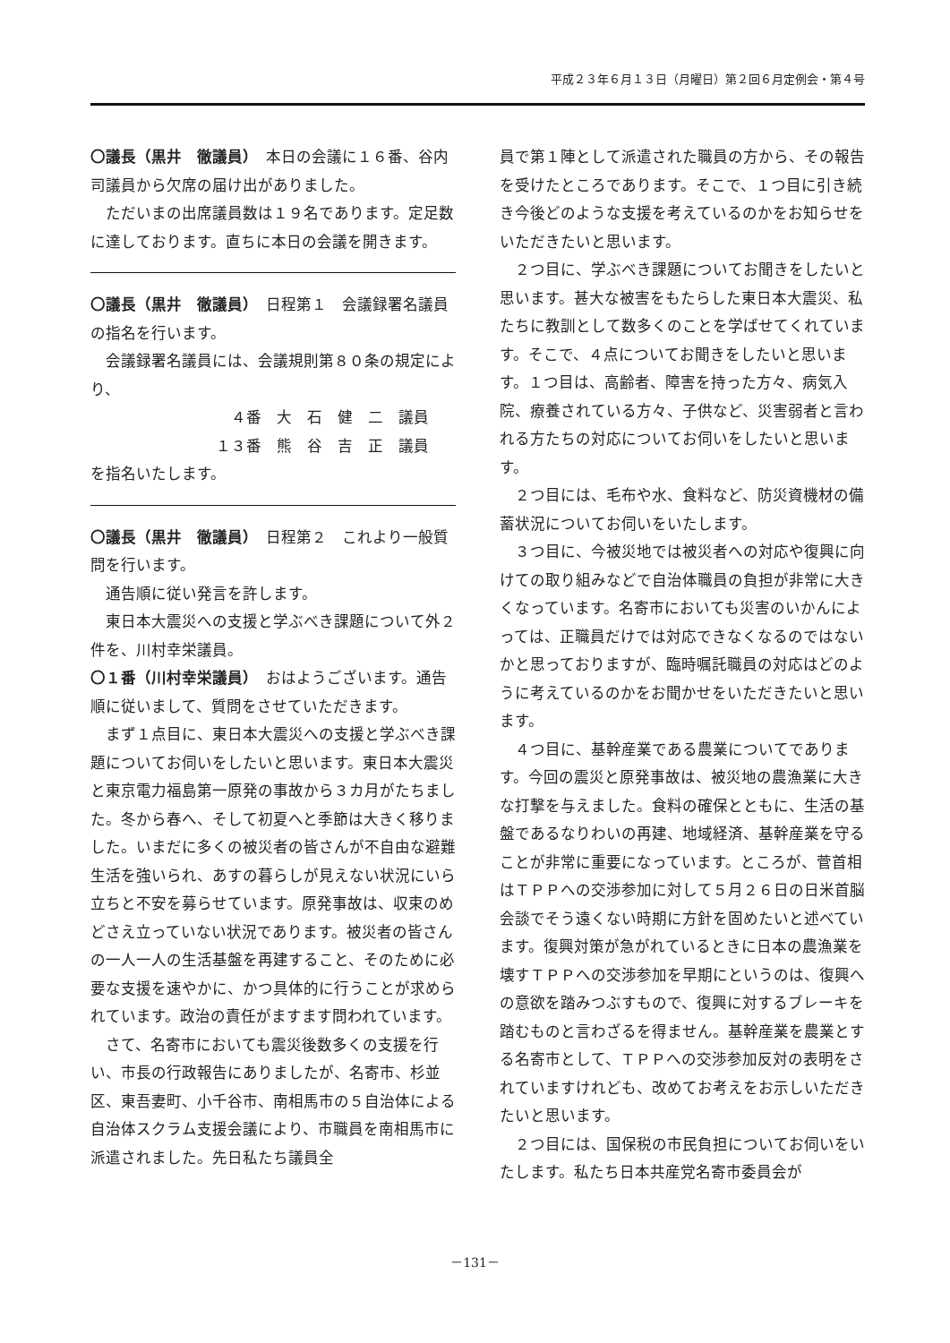平成２３年６月１３日（月曜日）第２回６月定例会・第４号
〇議長（黒井　徹議員）　本日の会議に１６番、谷内司議員から欠席の届け出がありました。
ただいまの出席議員数は１９名であります。定足数に達しております。直ちに本日の会議を開きます。
〇議長（黒井　徹議員）　日程第１　会議録署名議員の指名を行います。
会議録署名議員には、会議規則第８０条の規定により、
　４番　大　石　健　二　議員
１３番　熊　谷　吉　正　議員
を指名いたします。
〇議長（黒井　徹議員）　日程第２　これより一般質問を行います。
通告順に従い発言を許します。
東日本大震災への支援と学ぶべき課題について外２件を、川村幸栄議員。
〇１番（川村幸栄議員）　おはようございます。通告順に従いまして、質問をさせていただきます。
まず１点目に、東日本大震災への支援と学ぶべき課題についてお伺いをしたいと思います。東日本大震災と東京電力福島第一原発の事故から３カ月がたちました。冬から春へ、そして初夏へと季節は大きく移りました。いまだに多くの被災者の皆さんが不自由な避難生活を強いられ、あすの暮らしが見えない状況にいら立ちと不安を募らせています。原発事故は、収束のめどさえ立っていない状況であります。被災者の皆さんの一人一人の生活基盤を再建すること、そのために必要な支援を速やかに、かつ具体的に行うことが求められています。政治の責任がますます問われています。
さて、名寄市においても震災後数多くの支援を行い、市長の行政報告にありましたが、名寄市、杉並区、東吾妻町、小千谷市、南相馬市の５自治体による自治体スクラム支援会議により、市職員を南相馬市に派遣されました。先日私たち議員全
員で第１陣として派遣された職員の方から、その報告を受けたところであります。そこで、１つ目に引き続き今後どのような支援を考えているのかをお知らせをいただきたいと思います。
２つ目に、学ぶべき課題についてお聞きをしたいと思います。甚大な被害をもたらした東日本大震災、私たちに教訓として数多くのことを学ばせてくれています。そこで、４点についてお聞きをしたいと思います。１つ目は、高齢者、障害を持った方々、病気入院、療養されている方々、子供など、災害弱者と言われる方たちの対応についてお伺いをしたいと思います。
２つ目には、毛布や水、食料など、防災資機材の備蓄状況についてお伺いをいたします。
３つ目に、今被災地では被災者への対応や復興に向けての取り組みなどで自治体職員の負担が非常に大きくなっています。名寄市においても災害のいかんによっては、正職員だけでは対応できなくなるのではないかと思っておりますが、臨時嘱託職員の対応はどのように考えているのかをお聞かせをいただきたいと思います。
４つ目に、基幹産業である農業についてであります。今回の震災と原発事故は、被災地の農漁業に大きな打撃を与えました。食料の確保とともに、生活の基盤であるなりわいの再建、地域経済、基幹産業を守ることが非常に重要になっています。ところが、菅首相はＴＰＰへの交渉参加に対して５月２６日の日米首脳会談でそう遠くない時期に方針を固めたいと述べています。復興対策が急がれているときに日本の農漁業を壊すＴＰＰへの交渉参加を早期にというのは、復興への意欲を踏みつぶすもので、復興に対するブレーキを踏むものと言わざるを得ません。基幹産業を農業とする名寄市として、ＴＰＰへの交渉参加反対の表明をされていますけれども、改めてお考えをお示しいただきたいと思います。
２つ目には、国保税の市民負担についてお伺いをいたします。私たち日本共産党名寄市委員会が
－131－